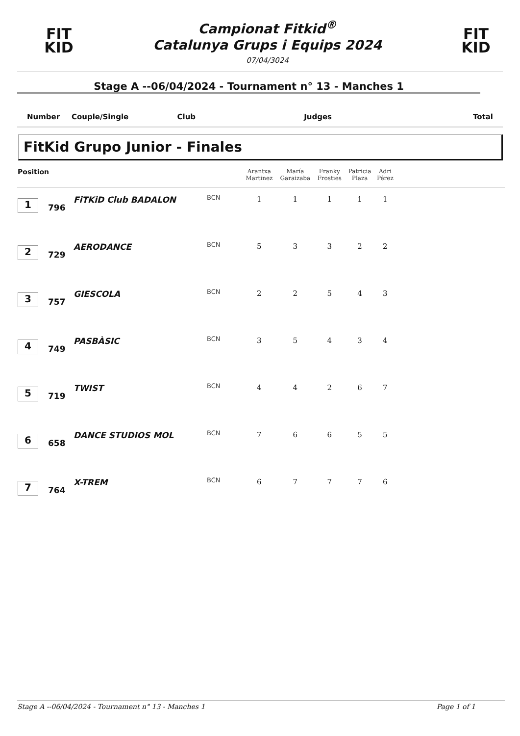FIT
KID
Campionat Fitkid<sup>®</sup>
Catalunya Grups i Equips 2024
07/04/3024
FIT
KID
Stage A --06/04/2024 - Tournament n° 13 - Manches 1
Number Couple/Single Club Judges Total
FitKid Grupo Junior - Finales
| Position | | | | Arantxa Martinez | María Garaizaba | Franky Frosties | Patricia Plaza | Adri Pérez | |
| --- | --- | --- | --- | --- | --- | --- | --- | --- | --- |
| 1 | 796 | FiTKiD Club BADALON | BCN | 1 | 1 | 1 | 1 | 1 | |
| 2 | 729 | AERODANCE | BCN | 5 | 3 | 3 | 2 | 2 | |
| 3 | 757 | GIESCOLA | BCN | 2 | 2 | 5 | 4 | 3 | |
| 4 | 749 | PASBÀSIC | BCN | 3 | 5 | 4 | 3 | 4 | |
| 5 | 719 | TWIST | BCN | 4 | 4 | 2 | 6 | 7 | |
| 6 | 658 | DANCE STUDIOS MOL | BCN | 7 | 6 | 6 | 5 | 5 | |
| 7 | 764 | X-TREM | BCN | 6 | 7 | 7 | 7 | 6 | |
Stage A --06/04/2024 - Tournament n° 13 - Manches 1 Page 1 of 1